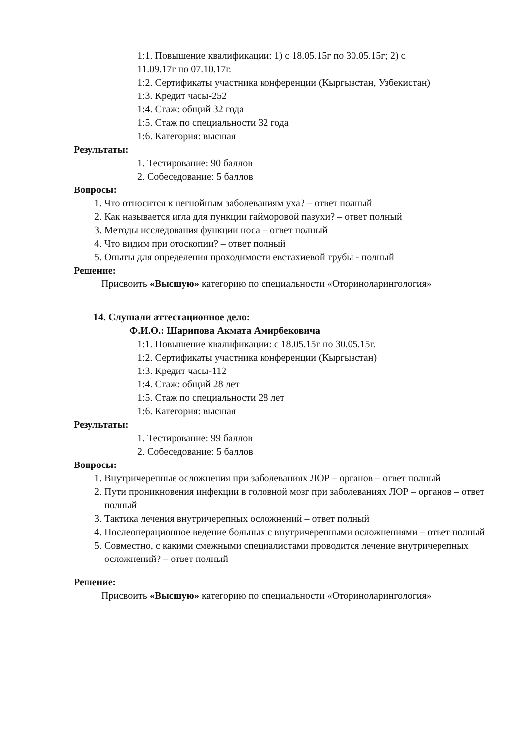1:1. Повышение квалификации: 1) с 18.05.15г по 30.05.15г; 2) с
11.09.17г по 07.10.17г.
1:2. Сертификаты участника конференции (Кыргызстан, Узбекистан)
1:3. Кредит часы-252
1:4. Стаж: общий 32 года
1:5. Стаж по специальности 32 года
1:6. Категория: высшая
Результаты:
1. Тестирование: 90 баллов
2. Собеседование: 5 баллов
Вопросы:
1. Что относится к негнойным заболеваниям уха? – ответ полный
2. Как называется игла для пункции гайморовой пазухи? – ответ полный
3. Методы исследования функции носа – ответ полный
4. Что видим при отоскопии? – ответ полный
5. Опыты для определения проходимости евстахиевой трубы - полный
Решение:
Присвоить «Высшую» категорию по специальности «Оториноларингология»
14. Слушали аттестационное дело:
Ф.И.О.: Шарипова Акмата Амирбековича
1:1. Повышение квалификации: с 18.05.15г по 30.05.15г.
1:2. Сертификаты участника конференции (Кыргызстан)
1:3. Кредит часы-112
1:4. Стаж: общий 28 лет
1:5. Стаж по специальности 28 лет
1:6. Категория: высшая
Результаты:
1. Тестирование: 99 баллов
2. Собеседование: 5 баллов
Вопросы:
1. Внутричерепные осложнения при заболеваниях ЛОР – органов – ответ полный
2. Пути проникновения инфекции в головной мозг при заболеваниях ЛОР – органов – ответ полный
3. Тактика лечения внутричерепных осложнений – ответ полный
4. Послеоперационное ведение больных с внутричерепными осложнениями – ответ полный
5. Совместно, с какими смежными специалистами проводится лечение внутричерепных осложнений? – ответ полный
Решение:
Присвоить «Высшую» категорию по специальности «Оториноларингология»